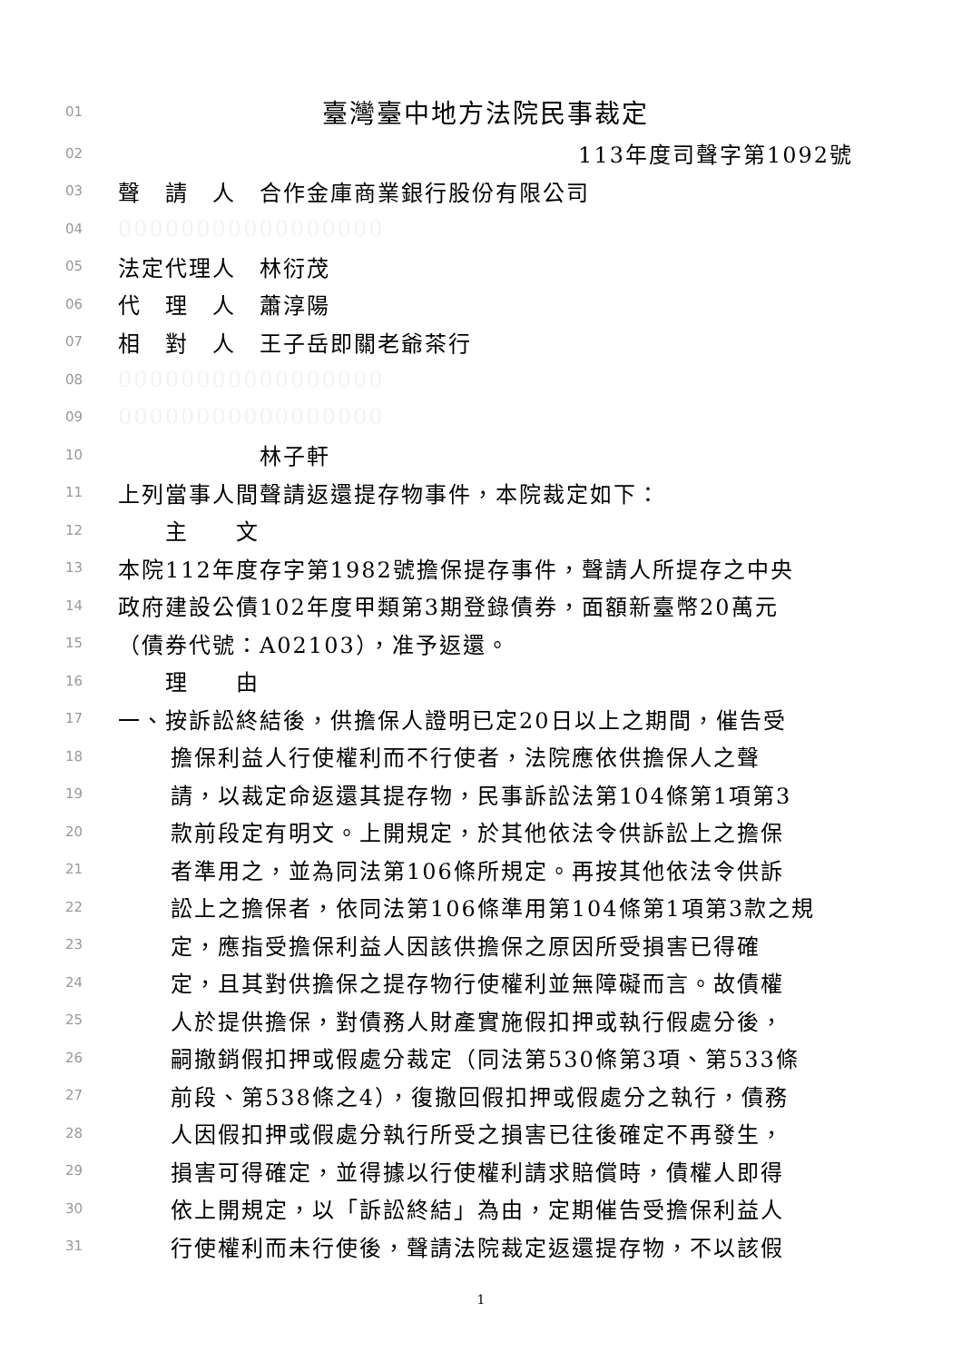01 臺灣臺中地方法院民事裁定
02 113年度司聲字第1092號
03 聲　請　人　合作金庫商業銀行股份有限公司
04 00000000000000000
05 法定代理人　林衍茂
06 代　理　人　蕭淳陽
07 相　對　人　王子岳即關老爺茶行
08 00000000000000000
09 00000000000000000
10　　　　　　林子軒
11 上列當事人間聲請返還提存物事件，本院裁定如下：
12　　主　　文
13 本院112年度存字第1982號擔保提存事件，聲請人所提存之中央
14 政府建設公債102年度甲類第3期登錄債券，面額新臺幣20萬元
15 （債券代號：A02103），准予返還。
16　　理　　由
17 一、按訴訟終結後，供擔保人證明已定20日以上之期間，催告受
18 擔保利益人行使權利而不行使者，法院應依供擔保人之聲
19 請，以裁定命返還其提存物，民事訴訟法第104條第1項第3
20 款前段定有明文。上開規定，於其他依法令供訴訟上之擔保
21 者準用之，並為同法第106條所規定。再按其他依法令供訴
22 訟上之擔保者，依同法第106條準用第104條第1項第3款之規
23 定，應指受擔保利益人因該供擔保之原因所受損害已得確
24 定，且其對供擔保之提存物行使權利並無障礙而言。故債權
25 人於提供擔保，對債務人財產實施假扣押或執行假處分後，
26 嗣撤銷假扣押或假處分裁定（同法第530條第3項、第533條
27 前段、第538條之4），復撤回假扣押或假處分之執行，債務
28 人因假扣押或假處分執行所受之損害已往後確定不再發生，
29 損害可得確定，並得據以行使權利請求賠償時，債權人即得
30 依上開規定，以「訴訟終結」為由，定期催告受擔保利益人
31 行使權利而未行使後，聲請法院裁定返還提存物，不以該假
1